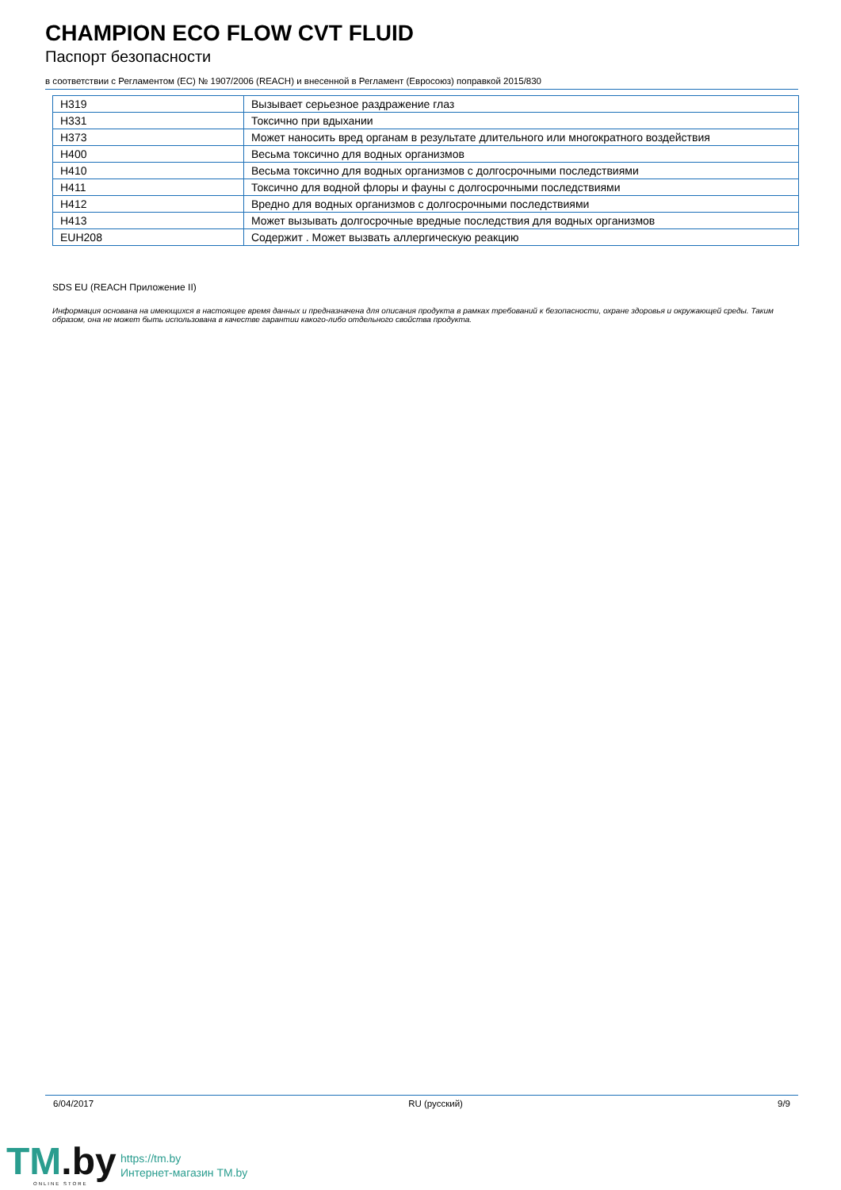CHAMPION ECO FLOW CVT FLUID
Паспорт безопасности
в соответствии с Регламентом (ЕС) № 1907/2006 (REACH) и внесенной в Регламент (Евросоюз) поправкой 2015/830
| H319 | Вызывает серьезное раздражение глаз |
| H331 | Токсично при вдыхании |
| H373 | Может наносить вред органам в результате длительного или многократного воздействия |
| H400 | Весьма токсично для водных организмов |
| H410 | Весьма токсично для водных организмов с долгосрочными последствиями |
| H411 | Токсично для водной флоры и фауны с долгосрочными последствиями |
| H412 | Вредно для водных организмов с долгосрочными последствиями |
| H413 | Может вызывать долгосрочные вредные последствия для водных организмов |
| EUH208 | Содержит . Может вызвать аллергическую реакцию |
SDS EU (REACH Приложение II)
Информация основана на имеющихся в настоящее время данных и предназначена для описания продукта в рамках требований к безопасности, охране здоровья и окружающей среды. Таким образом, она не может быть использована в качестве гарантии какого-либо отдельного свойства продукта.
6/04/2017 RU (русский) 9/9
TM.by ONLINE STORE
https://tm.by
Интернет-магазин TM.by